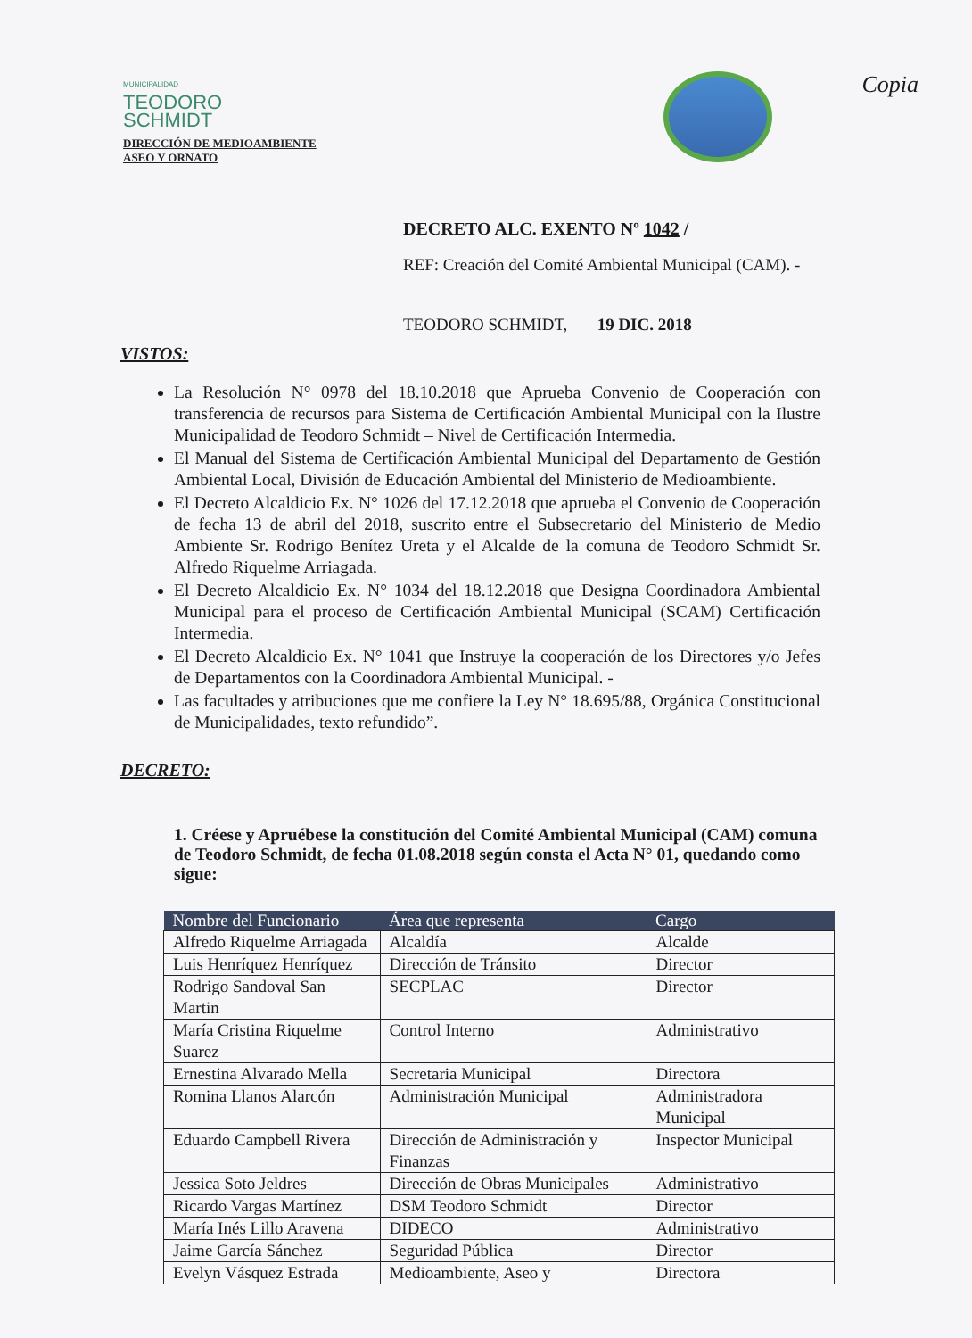MUNICIPALIDAD
TEODORO
SCHMIDT
DIRECCIÓN DE MEDIOAMBIENTE
ASEO Y ORNATO
Copia
DECRETO ALC. EXENTO Nº 1042 /
REF: Creación del Comité Ambiental Municipal (CAM). -
TEODORO SCHMIDT, 19 DIC. 2018
VISTOS:
La Resolución N° 0978 del 18.10.2018 que Aprueba Convenio de Cooperación con transferencia de recursos para Sistema de Certificación Ambiental Municipal con la Ilustre Municipalidad de Teodoro Schmidt – Nivel de Certificación Intermedia.
El Manual del Sistema de Certificación Ambiental Municipal del Departamento de Gestión Ambiental Local, División de Educación Ambiental del Ministerio de Medioambiente.
El Decreto Alcaldicio Ex. N° 1026 del 17.12.2018 que aprueba el Convenio de Cooperación de fecha 13 de abril del 2018, suscrito entre el Subsecretario del Ministerio de Medio Ambiente Sr. Rodrigo Benítez Ureta y el Alcalde de la comuna de Teodoro Schmidt Sr. Alfredo Riquelme Arriagada.
El Decreto Alcaldicio Ex. N° 1034 del 18.12.2018 que Designa Coordinadora Ambiental Municipal para el proceso de Certificación Ambiental Municipal (SCAM) Certificación Intermedia.
El Decreto Alcaldicio Ex. N° 1041 que Instruye la cooperación de los Directores y/o Jefes de Departamentos con la Coordinadora Ambiental Municipal. -
Las facultades y atribuciones que me confiere la Ley N° 18.695/88, Orgánica Constitucional de Municipalidades, texto refundido”.
DECRETO:
1. Créese y Apruébese la constitución del Comité Ambiental Municipal (CAM) comuna de Teodoro Schmidt, de fecha 01.08.2018 según consta el Acta N° 01, quedando como sigue:
| Nombre del Funcionario | Área que representa | Cargo |
| --- | --- | --- |
| Alfredo Riquelme Arriagada | Alcaldía | Alcalde |
| Luis Henríquez Henríquez | Dirección de Tránsito | Director |
| Rodrigo Sandoval San Martin | SECPLAC | Director |
| María Cristina Riquelme Suarez | Control Interno | Administrativo |
| Ernestina Alvarado Mella | Secretaria Municipal | Directora |
| Romina Llanos Alarcón | Administración Municipal | Administradora Municipal |
| Eduardo Campbell Rivera | Dirección de Administración y Finanzas | Inspector Municipal |
| Jessica Soto Jeldres | Dirección de Obras Municipales | Administrativo |
| Ricardo Vargas Martínez | DSM Teodoro Schmidt | Director |
| María Inés Lillo Aravena | DIDECO | Administrativo |
| Jaime García Sánchez | Seguridad Pública | Director |
| Evelyn Vásquez Estrada | Medioambiente, Aseo y | Directora |